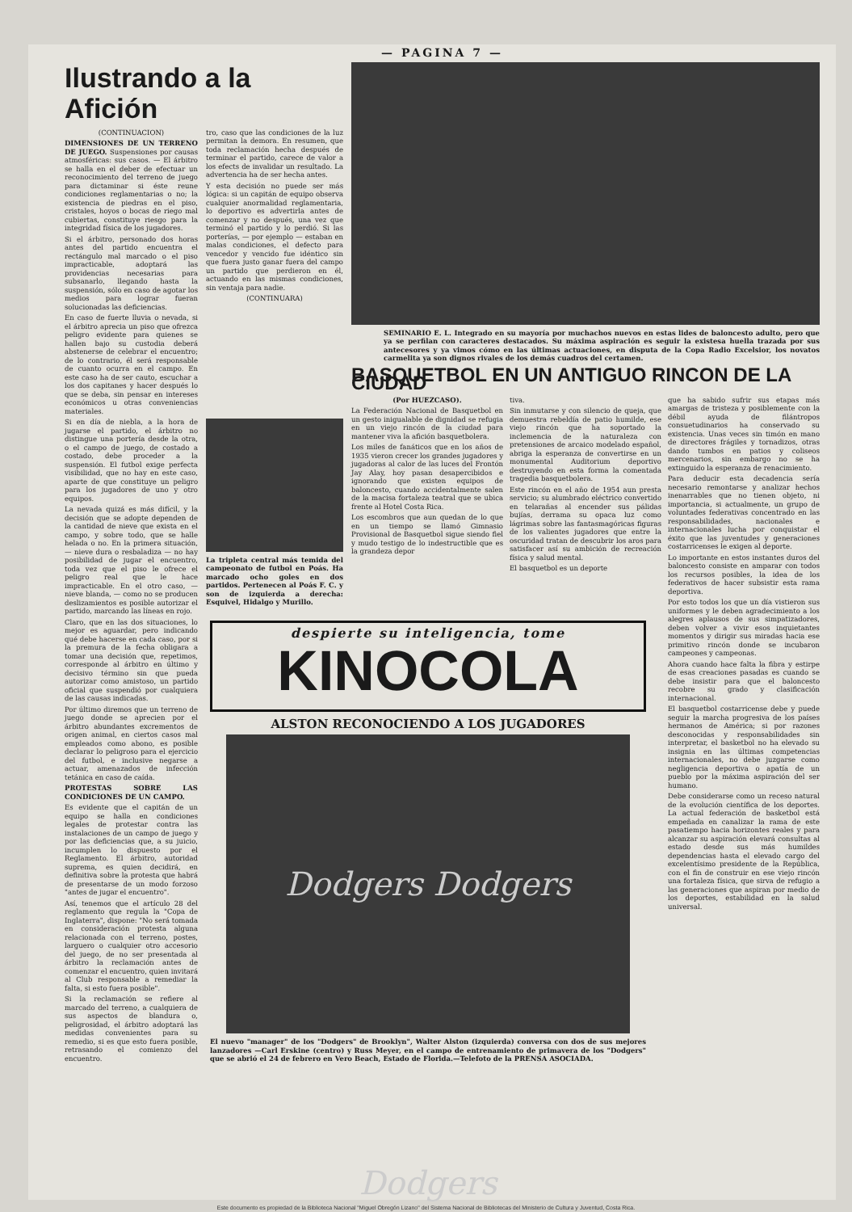— PAGINA 7 —
Ilustrando a la Afición
(CONTINUACION)
DIMENSIONES DE UN TERRENO DE JUEGO. Suspensiones por causas atmosféricas: sus casos. — El árbitro se halla en el deber de efectuar un reconocimiento del terreno de juego para dictaminar si éste reune condiciones reglamentarias o no; la existencia de piedras en el piso, cristales, hoyos o bocas de riego mal cubiertas, constituye riesgo para la integridad física de los jugadores.
Si el árbitro, personado dos horas antes del partido encuentra el rectángulo mal marcado o el piso impracticable, adoptará las providencias necesarias para subsanarlo, llegando hasta la suspensión, sólo en caso de agotar los medios para lograr fueran solucionadas las deficiencias.
En caso de fuerte lluvia o nevada, si el árbitro aprecia un piso que ofrezca peligro evidente para quienes se hallen bajo su custodia deberá abstenerse de celebrar el encuentro; de lo contrario, él será responsable de cuanto ocurra en el campo. En este caso ha de ser cauto, escuchar a los dos capitanes y hacer después lo que se deba, sin pensar en intereses económicos u otras conveniencias materiales.
Si en día de niebla, a la hora de jugarse el partido, el árbitro no distingue una portería desde la otra, o el campo de juego, de costado a costado, debe proceder a la suspensión. El futbol exige perfecta visibilidad, que no hay en este caso, aparte de que constituye un peligro para los jugadores de uno y otro equipos.
La nevada quizá es más difícil, y la decisión que se adopte dependen de la cantidad de nieve que exista en el campo, y sobre todo, que se halle helada o no. En la primera situación, — nieve dura o resbaladiza — no hay posibilidad de jugar el encuentro, toda vez que el piso le ofrece el peligro real que le hace impracticable. En el otro caso, — nieve blanda, — como no se producen deslizamientos es posible autorizar el partido, marcando las líneas en rojo.
Claro, que en las dos situaciones, lo mejor es aguardar, pero indicando qué debe hacerse en cada caso, por si la premura de la fecha obligara a tomar una decisión que, repetimos, corresponde al árbitro en último y decisivo término sin que pueda autorizar como amistoso, un partido oficial que suspendió por cualquiera de las causas indicadas.
Por último diremos que un terreno de juego donde se aprecien por el árbitro abundantes excrementos de origen animal, en ciertos casos mal empleados como abono, es posible declarar lo peligroso para el ejercicio del futbol, e inclusive negarse a actuar, amenazados de infección tetánica en caso de caída.
PROTESTAS SOBRE LAS CONDICIONES DE UN CAMPO.
Es evidente que el capitán de un equipo se halla en condiciones legales de protestar contra las instalaciones de un campo de juego y por las deficiencias que, a su juicio, incumplen lo dispuesto por el Reglamento. El árbitro, autoridad suprema, es quien decidirá, en definitiva sobre la protesta que habrá de presentarse de un modo forzoso "antes de jugar el encuentro".
Así, tenemos que el artículo 28 del reglamento que regula la "Copa de Inglaterra", dispone: "No será tomada en consideración protesta alguna relacionada con el terreno, postes, larguero o cualquier otro accesorio del juego, de no ser presentada al árbitro la reclamación antes de comenzar el encuentro, quien invitará al Club responsable a remediar la falta, si esto fuera posible".
Si la reclamación se refiere al marcado del terreno, a cualquiera de sus aspectos de blandura o, peligrosidad, el árbitro adoptará las medidas convenientes para su remedio, si es que esto fuera posible, retrasando el comienzo del encuentro.
tro, caso que las condiciones de la luz permitan la demora. En resumen, que toda reclamación hecha después de terminar el partido, carece de valor a los efects de invalidar un resultado. La advertencia ha de ser hecha antes.
Y esta decisión no puede ser más lógica: si un capitán de equipo observa cualquier anormalidad reglamentaria, lo deportivo es advertirla antes de comenzar y no después, una vez que terminó el partido y lo perdió. Si las porterías, — por ejemplo — estaban en malas condiciones, el defecto para vencedor y vencido fue idéntico sin que fuera justo ganar fuera del campo un partido que perdieron en él, actuando en las mismas condiciones, sin ventaja para nadie.
(CONTINUARA)
La tripleta central más temida del campeonato de futbol en Poás. Ha marcado ocho goles en dos partidos. Pertenecen al Poás F. C. y son de izquierda a derecha: Esquivel, Hidalgo y Murillo.
SEMINARIO E. L. Integrado en su mayoría por muchachos nuevos en estas lides de baloncesto adulto, pero que ya se perfilan con caracteres destacados. Su máxima aspiración es seguir la existesa huella trazada por sus antecesores y ya vimos cómo en las últimas actuaciones, en disputa de la Copa Radio Excelsior, los novatos carmelita ya son dignos rivales de los demás cuadros del certamen.
BASQUETBOL EN UN ANTIGUO RINCON DE LA CIUDAD
(Por HUEZCASO).
La Federación Nacional de Basquetbol en un gesto inigualable de dignidad se refugia en un viejo rincón de la ciudad para mantener viva la afición basquetbolera.
Los miles de fanáticos que en los años de 1935 vieron crecer los grandes jugadores y jugadoras al calor de las luces del Frontón Jay Alay, hoy pasan desapercibidos e ignorando que existen equipos de baloncesto, cuando accidentalmente salen de la macisa fortaleza teatral que se ubica frente al Hotel Costa Rica.
Los escombros que aun quedan de lo que en un tiempo se llamó Gimnasio Provisional de Basquetbol sigue siendo fiel y mudo testigo de lo indestructible que es la grandeza depor
tiva.
Sin inmutarse y con silencio de queja, que demuestra rebeldía de patio humilde, ese viejo rincón que ha soportado la inclemencia de la naturaleza con pretensiones de arcaico modelado español, abriga la esperanza de convertirse en un monumental Auditorium deportivo destruyendo en esta forma la comentada tragedia basquetbolera.
Este rincón en el año de 1954 aun presta servicio; su alumbrado eléctrico convertido en telarañas al encender sus pálidas bujías, derrama su opaca luz como lágrimas sobre las fantasmagóricas figuras de los valientes jugadores que entre la oscuridad tratan de descubrir los aros para satisfacer así su ambición de recreación física y salud mental.
El basquetbol es un deporte
que ha sabido sufrir sus etapas más amargas de tristeza y posiblemente con la débil ayuda de filántropos consuetudinarios ha conservado su existencia. Unas veces sin timón en mano de directores frágiles y tornadizos, otras dando tumbos en patios y coliseos mercenarios, sin embargo no se ha extinguido la esperanza de renacimiento.
Para deducir esta decadencia sería necesario remontarse y analizar hechos inenarrables que no tienen objeto, ni importancia, si actualmente, un grupo de voluntades federativas concentrado en las responsabilidades, nacionales e internacionales lucha por conquistar el éxito que las juventudes y generaciones costarricenses le exigen al deporte.
Lo importante en estos instantes duros del baloncesto consiste en amparar con todos los recursos posibles, la idea de los federativos de hacer subsistir esta rama deportiva.
Por esto todos los que un día vistieron sus uniformes y le deben agradecimiento a los alegres aplausos de sus simpatizadores, deben volver a vivir esos inquietantes momentos y dirigir sus miradas hacia ese primitivo rincón donde se incubaron campeones y campeonas.
Ahora cuando hace falta la fibra y estirpe de esas creaciones pasadas es cuando se debe insistir para que el baloncesto recobre su grado y clasificación internacional.
El basquetbol costarricense debe y puede seguir la marcha progresiva de los países hermanos de América; si por razones desconocidas y responsabilidades sin interpretar, el basketbol no ha elevado su insignia en las últimas competencias internacionales, no debe juzgarse como negligencia deportiva o apatía de un pueblo por la máxima aspiración del ser humano.
Debe considerarse como un receso natural de la evolución científica de los deportes. La actual federación de basketbol está empeñada en canalizar la rama de este pasatiempo hacia horizontes reales y para alcanzar su aspiración elevará consultas al estado desde sus más humildes dependencias hasta el elevado cargo del excelentísimo presidente de la República, con el fin de construir en ese viejo rincón una fortaleza física, que sirva de refugio a las generaciones que aspiran por medio de los deportes, estabilidad en la salud universal.
despierte su inteligencia, tome
KINOCOLA
ALSTON RECONOCIENDO A LOS JUGADORES
Dodgers Dodgers Dodgers
El nuevo "manager" de los "Dodgers" de Brooklyn", Walter Alston (izquierda) conversa con dos de sus mejores lanzadores —Carl Erskine (centro) y Russ Meyer, en el campo de entrenamiento de primavera de los "Dodgers" que se abrió el 24 de febrero en Vero Beach, Estado de Florida.—Telefoto de la PRENSA ASOCIADA.
Este documento es propiedad de la Biblioteca Nacional "Miguel Obregón Lizano" del Sistema Nacional de Bibliotecas del Ministerio de Cultura y Juventud, Costa Rica.